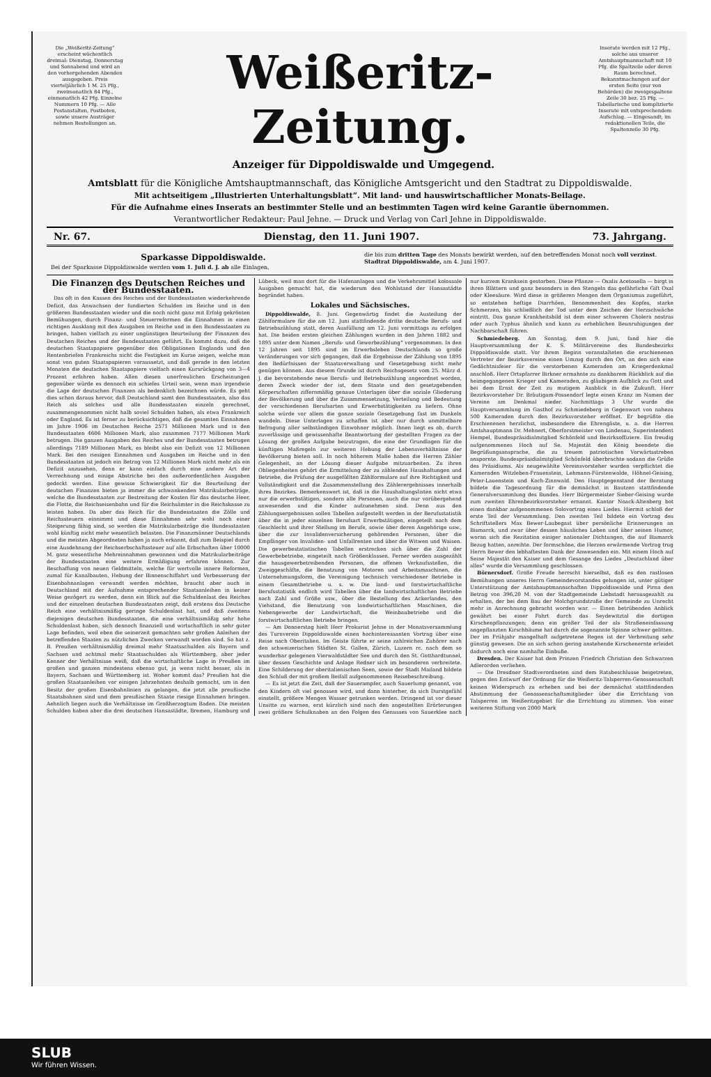Die „Weißeritz-Zeitung“ erscheint wöchentlich dreimal: Dienstag, Donnerstag und Sonnabend und wird an den vorhergehenden Abenden ausgegeben. Preis vierteljährlich 1 M. 25 Pfg., zweimonatlich 84 Pfg., einmonatlich 42 Pfg. Einzelne Nummern 10 Pfg. — Alle Postanstalten, Postboten, sowie unsere Austräger nehmen Bestellungen an.
Weißeritz-Zeitung.
Anzeiger für Dippoldiswalde und Umgegend.
Inserate werden mit 12 Pfg., solche aus unserer Amtshauptmannschaft mit 10 Pfg. die Spaltzeile oder deren Raum berechnet. Bekanntmachungen auf der ersten Seite (nur von Behörden) die zweigespaltene Zeile 30 bez. 25 Pfg. — Tabellarische und komplizierte Inserate mit entsprechendem Aufschlag. — Eingesandt, im redaktionellen Teile, die Spaltenzeile 30 Pfg.
Amtsblatt für die Königliche Amtshauptmannschaft, das Königliche Amtsgericht und den Stadtrat zu Dippoldiswalde.
Mit achtseitigem „Illustrierten Unterhaltungsblatt“. Mit land- und hauswirtschaftlicher Monats-Beilage.
Für die Aufnahme eines Inserats an bestimmter Stelle und an bestimmten Tagen wird keine Garantie übernommen.
Verantwortlicher Redakteur: Paul Jehne. — Druck und Verlag von Carl Jehne in Dippoldiswalde.
Nr. 67. Dienstag, den 11. Juni 1907. 73. Jahrgang.
Sparkasse Dippoldiswalde.
Bei der Sparkasse Dippoldiswalde werden vom 1. Juli d. J. ab alle Einlagen,
die bis zum dritten Tage des Monats bewirkt werden, auf den betreffenden Monat noch voll verzinst.
Stadtrat Dippoldiswalde, am 4. Juni 1907.
Die Finanzen des Deutschen Reiches und der Bundesstaaten.
Das oft in den Kassen des Reiches und der Bundesstaaten wiederkehrende Defizit, das Anwachsen der fundierten Schulden im Reiche und in den größeren Bundesstaaten wieder und die noch nicht ganz mit Erfolg gekrönten Bemühungen, durch Finanz- und Steuerreformen die Einnahmen in einen richtigen Ausklang mit den Ausgaben im Reiche und in den Bundesstaaten zu bringen, haben vielfach zu einer ungünstigen Beurteilung der Finanzen des Deutschen Reiches und der Bundesstaaten geführt. Es kommt dazu, daß die deutschen Staatspapiere gegenüber den Obligationen Englands und den Rentenbriefen Frankreichs nicht die Festigkeit im Kurse zeigen, welche man sonst von guten Staatspapieren voraussetzt, und daß gerade in den letzten Monaten die deutschen Staatspapiere vielfach einen Kursrückgang von 3—4 Prozent erfahren haben. Allen diesen unerfreulichen Erscheinungen gegenüber würde es dennoch ein schiefes Urteil sein, wenn man irgendwie die Lage der deutschen Finanzen als bedenklich bezeichnen würde. Es geht dies schon daraus hervor, daß Deutschland samt den Bundesstaaten, also das Reich als solches und alle Bundesstaaten einzeln gerechnet, zusammengenommen nicht halb soviel Schulden haben, als etwa Frankreich oder England. Es ist ferner zu berücksichtigen, daß die gesamten Einnahmen im Jahre 1906 im Deutschen Reiche 2571 Millionen Mark und in den Bundesstaaten 4606 Millionen Mark, also zusammen 7177 Millionen Mark betrugen. Die ganzen Ausgaben des Reiches und der Bundesstaaten betrugen allerdings 7189 Millionen Mark, es bleibt also ein Defizit von 12 Millionen Mark. Bei den riesigen Einnahmen und Ausgaben im Reiche und in den Bundesstaaten ist jedoch ein Betrag von 12 Millionen Mark nicht mehr als ein Defizit anzusehen, denn er kann einfach durch eine andere Art der Verrechnung und einige Abstriche bei den außerordentlichen Ausgaben gedeckt werden. Eine gewisse Schwierigkeit für die Beurteilung der deutschen Finanzen bieten ja immer die schwankenden Matrikularbeiträge, welche die Bundesstaaten zur Bestreitung der Kosten für das deutsche Heer, die Flotte, die Reichseisenbahn und für die Reichsämter in die Reichskasse zu leisten haben. Da aber das Reich für die Bundesstaaten die Zölle und Reichssteuern einnimmt und diese Einnahmen sehr wohl noch einer Steigerung fähig sind, so werden die Matrikularbeiträge die Bundesstaaten wohl künftig nicht mehr wesentlich belasten. Die Finanzmänner Deutschlands und die meisten Abgeordneten haben ja auch erkannt, daß zum Beispiel durch eine Ausdehnung der Reichserbschaftssteuer auf alle Erbschaften über 10000 M. ganz wesentliche Mehreinnahmen gewonnen und die Matrikularbeiträge der Bundesstaaten eine weitere Ermäßigung erfahren können. Zur Beschaffung von neuen Geldmitteln, welche für wertvolle innere Reformen, zumal für Kanalbauten, Hebung der Binnenschiffahrt und Verbesserung der Eisenbahnanlagen verwandt werden möchten, braucht aber auch in Deutschland mit der Aufnahme entsprechender Staatsanleihen in keiner Weise gezögert zu werden, denn ein Blick auf die Schuldenlast des Reiches und der einzelnen deutschen Bundesstaaten zeigt, daß erstens das Deutsche Reich eine verhältnismäßig geringe Schuldenlast hat, und daß zweitens diejenigen deutschen Bundesstaaten, die eine verhältnismäßig sehr hohe Schuldenlast haben, sich dennoch finanziell und wirtschaftlich in sehr guter Lage befinden, weil eben die seinerzeit gemachten sehr großen Anleihen der betreffenden Staaten zu nützlichen Zwecken verwandt worden sind. So hat z. B. Preußen verhältnismäßig dreimal mehr Staatsschulden als Bayern und Sachsen und achtmal mehr Staatsschulden als Württemberg, aber jeder Kenner der Verhältnisse weiß, daß die wirtschaftliche Lage in Preußen im großen und ganzen mindestens ebenso gut, ja wenn nicht besser, als in Bayern, Sachsen und Württemberg ist. Woher kommt das? Preußen hat die großen Staatsanleihen vor einigen Jahrzehnten deshalb gemacht, um in den Besitz der großen Eisenbahnlinien zu gelangen, die jetzt alle preußische Staatsbahnen sind und dem preußischen Staate riesige Einnahmen bringen. Aehnlich liegen auch die Verhältnisse im Großherzogtum Baden. Die meisten Schulden haben aber die drei deutschen Hansastädte, Bremen, Hamburg und Lübeck, weil man dort für die Hafenanlagen und die Verkehrsmittel kolossale Ausgaben gemacht hat, die wiederum den Wohlstand der Hansastädte begründet haben.
Lokales und Sächsisches.
Dippoldiswalde, 8. Juni. Gegenwärtig findet die Austeilung der Zählformulare für die am 12. Juni stattfindende dritte deutsche Berufs- und Betriebszählung statt, deren Ausfüllung am 12. Juni vormittags zu erfolgen hat. Die beiden ersten gleichen Zählungen wurden in den Jahren 1882 und 1895 unter dem Namen „Berufs- und Gewerbezählung“ vorgenommen. In den 12 Jahren seit 1895 sind im Erwerbsleben Deutschlands so große Veränderungen vor sich gegangen, daß die Ergebnisse der Zählung von 1895 den Bedürfnissen der Staatsverwaltung und Gesetzgebung nicht mehr genügen können. Aus diesem Grunde ist durch Reichsgesetz vom 25. März d. J. die bevorstehende neue Berufs- und Betriebszählung angeordnet worden, deren Zweck wieder der ist, dem Staate und den gesetzgebenden Körperschaften ziffernmäßig genaue Unterlagen über die soziale Gliederung der Bevölkerung und über die Zusammensetzung, Verteilung und Bedeutung der verschiedenen Berufsarten und Erwerbstätigkeiten zu liefern. Ohne solche würde vor allem die ganze soziale Gesetzgebung fast im Dunkeln wandeln. Diese Unterlagen zu schaffen ist aber nur durch unmittelbare Befragung aller selbständigen Einwohner möglich. Ihnen liegt es ob, durch zuverlässige und gewissenhafte Beantwortung der gestellten Fragen zu der Lösung der großen Aufgabe beizutragen, die eine der Grundlagen für die künftigen Maßregeln zur weiteren Hebung der Lebensverhältnisse der Bevölkerung bieten soll. In noch höherem Maße haben die Herren Zähler Gelegenheit, an der Lösung dieser Aufgabe mitzuarbeiten. Zu ihren Obliegenheiten gehört die Ermittelung der zu zählenden Haushaltungen und Betriebe, die Prüfung der ausgefüllten Zählformulare auf ihre Richtigkeit und Vollständigkeit und die Zusammenstellung des Zählerergebnisses innerhalb ihres Bezirkes. Bemerkenswert ist, daß in die Haushaltungslisten nicht etwa nur die erwerbstätigen, sondern alle Personen, auch die nur vorübergehend anwesenden und die Kinder aufzunehmen sind. Denn aus den Zählungsergebnissen sollen Tabellen aufgestellt werden in der Berufsstatistik über die in jeder einzelnen Berufsart Erwerbstätigen, eingeteilt nach dem Geschlecht und ihrer Stellung im Berufe, sowie über deren Angehörige usw., über die zur Invalidenversicherung gehörenden Personen, über die Empfänger von Invaliden- und Unfallrenten und über die Witwen und Waisen. Die gewerbestatistischen Tabellen erstrecken sich über die Zahl der Gewerbebetriebe, eingeteilt nach Größenklassen. Ferner werden ausgezählt die hausgewerbetreibenden Personen, die offenen Verkaufsstellen, die Zweiggeschäfte, die Benutzung von Motoren und Arbeitsmaschinen, die Unternehmungsform, die Vereinigung technisch verschiedener Betriebe in einem Gesamtbetriebe u. s. w. Die land- und forstwirtschaftliche Berufsstatistik endlich wird Tabellen über die landwirtschaftlichen Betriebe nach Zahl und Größe usw., über die Bestellung des Ackerlandes, den Viehstand, die Benutzung von landwirtschaftlichen Maschinen, die Nebengewerbe der Landwirtschaft, die Weinbaubetriebe und die forstwirtschaftlichen Betriebe bringen.
— Am Donnerstag hielt Herr Prokurist Jehne in der Monatsversammlung des Turnverein Dippoldiswalde einen hochinteressanten Vortrag über eine Reise nach Oberitalien. Im Geiste führte er seine zahlreichen Zuhörer nach den schweizerischen Städten St. Gallen, Zürich, Luzern rc. nach dem so wunderbar gelegenen Vierwaldstädter See und durch den St. Gotthardtunnel, über dessen Geschichte und Anlage Redner sich im besonderen verbreitete. Eine Schilderung der oberitalienischen Seen, sowie der Stadt Mailand bildete den Schluß der mit großem Beifall aufgenommenen Reisebeschreibung.
— Es ist jetzt die Zeit, daß der Sauerampfer, auch Sauerlump genannt, von den Kindern oft viel genossen wird, und dann hinterher, da sich Durstgefühl einstellt, größere Mengen Wasser getrunken werden. Dringend ist vor dieser Unsitte zu warnen, erst kürzlich sind nach den angestellten Erörterungen zwei größere Schulknaben an den Folgen des Genusses von Sauerklee nach nur kurzem Kranksein gestorben. Diese Pflanze — Oxalis Acetosella — birgt in ihren Blättern und ganz besonders in den Stengeln das gefährliche Gift Oxal oder Kleesäure. Wird diese in größeren Mengen dem Organismus zugeführt, so entstehen heftige Diarrhöen, Benommenheit des Kopfes, starke Schmerzen, bis schließlich der Tod unter dem Zeichen der Herzschwäche eintritt. Das ganze Krankheitsbild ist dem einer schweren Cholera nostras oder auch Typhus ähnlich und kann zu erheblichen Beunruhigungen der Nachbarschaft führen.
Schmiedeberg. Am Sonntag, dem 9. Juni, fand hier die Hauptversammlung der K. S. Militärvereine des Bundesbezirks Dippoldiswalde statt. Vor ihrem Beginn veranstalteten die erschienenen Vertreter der Bezirksvereine einen Umzug durch den Ort, an den sich eine Gedächtnisfeier für die verstorbenen Kameraden am Kriegerdenkmal anschloß. Herr Ortspfarrer Birkner ermahnte zu dankbarem Rückblick auf die heimgegangenen Krieger und Kameraden, zu gläubigem Aufblick zu Gott und bei dem Ernst der Zeit zu mutigem Ausblick in die Zukunft. Herr Bezirksvorsteher Dr. Bräutigam-Possendorf legte einen Kranz im Namen der Vereine am Denkmal nieder. Nachmittags 3 Uhr wurde die Hauptversammlung im Gasthof zu Schmiedeberg in Gegenwart von nahezu 500 Kameraden durch den Bezirksvorsteher eröffnet. Er begrüßte die Erschienenen herzlichst, insbesondere die Ehrengäste, u. a. die Herren Amtshauptmann Dr. Mehnert, Oberforstmeister von Lindenau, Superintendent Hempel, Bundespräsidialmitglied Schönfeld und Bezirksoffiziere. Ein freudig aufgenommenes Hoch auf Se. Majestät den König beendete die Begrüßungsansprache, die zu treuem patriotischen Vorwärtsstreben anspornte. Bundespräsidialmitglied Schönfeld überbrachte sodann die Grüße des Präsidiums. Als neugewählte Vereinsvorsteher wurden verpflichtet die Kameraden Witzleben-Frauenstein, Lehmann-Fürstenwalde, Höhnel-Geising, Peter-Lauenstein und Koch-Zinnwald. Den Hauptgegenstand der Beratung bildete die Tagesordnung für die demnächst in Bautzen stattfindende Generalversammlung des Bundes. Herr Bürgermeister Sieber-Geising wurde zum zweiten Ehrenbezirksvorsteher ernannt. Kantor Noack-Altenberg bot einen dankbar aufgenommenen Solovortrag eines Liedes. Hiermit schloß der erste Teil der Versammlung. Den zweiten Teil bildete ein Vortrag des Schriftstellers Max Bewer-Laubegast über persönliche Erinnerungen an Bismarck, und zwar über dessen häusliches Leben und über seinen Humor, woran sich die Rezitation einiger nationaler Dichtungen, die auf Bismarck Bezug hatten, anreihte. Der formschöne, die Herzen erwärmende Vortrag trug Herrn Bewer den lebhaftesten Dank der Anwesenden ein. Mit einem Hoch auf Seine Majestät den Kaiser und dem Gesange des Liedes „Deutschland über alles“ wurde die Versammlung geschlossen.
Börnersdorf. Große Freude herrscht hierselbst, daß es den rastlosen Bemühungen unseres Herrn Gemeindevorstandes gelungen ist, unter gütiger Unterstützung der Amtshauptmannschaften Dippoldiswalde und Pirna den Betrag von 396,20 M. von der Stadtgemeinde Liebstadt herausgezahlt zu erhalten, der bei dem Bau der Molchgrundstraße der Gemeinde zu Unrecht mehr in Anrechnung gebracht worden war. — Einen betrübenden Anblick gewährt bei einer Fahrt durch das Seydewitztal die dortigen Kirschenpflanzungen; denn ein großer Teil der als Straßeneinfassung angepflanzten Kirschbäume hat durch die sogenannte Spinne schwer gelitten. Der im Frühjahr mangelhaft aufgetretene Regen ist der Verbreitung sehr günstig gewesen. Die an sich schon gering anstehende Kirschenernte erleidet dadurch noch eine namhafte Einbuße.
Dresden. Der Kaiser hat dem Prinzen Friedrich Christian den Schwarzen Adlerorden verliehen.
— Die Dresdner Stadtverordneten sind dem Ratsbeschlusse beigetreten, gegen den Entwurf der Ordnung für die Weißeritz-Talsperren-Genossenschaft keinen Widerspruch zu erheben und bei der demnächst stattfindenden Abstimmung der Genossenschaftsmitglieder über die Errichtung von Talsperren im Weißeritzgebiet für die Errichtung zu stimmen. Von einer weiteren Stiftung von 2000 Mark
SLUB
Wir führen Wissen.